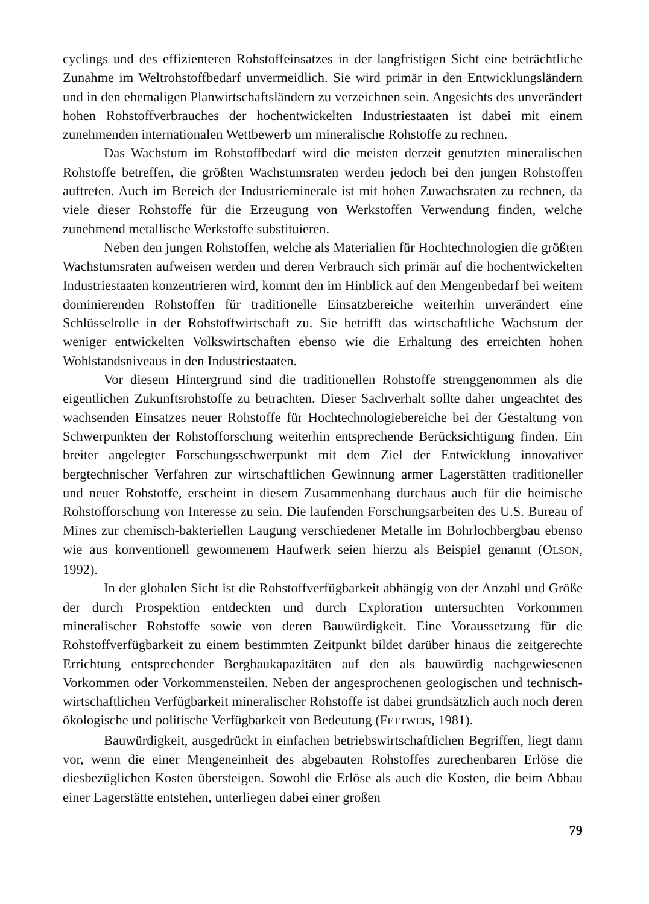cyclings und des effizienteren Rohstoffeinsatzes in der langfristigen Sicht eine beträchtliche Zunahme im Weltrohstoffbedarf unvermeidlich. Sie wird primär in den Entwicklungsländern und in den ehemaligen Planwirtschaftsländern zu verzeichnen sein. Angesichts des unverändert hohen Rohstoffverbrauches der hochentwickelten Industriestaaten ist dabei mit einem zunehmenden internationalen Wettbewerb um mineralische Rohstoffe zu rechnen.
Das Wachstum im Rohstoffbedarf wird die meisten derzeit genutzten mineralischen Rohstoffe betreffen, die größten Wachstumsraten werden jedoch bei den jungen Rohstoffen auftreten. Auch im Bereich der Industrieminerale ist mit hohen Zuwachsraten zu rechnen, da viele dieser Rohstoffe für die Erzeugung von Werkstoffen Verwendung finden, welche zunehmend metallische Werkstoffe substituieren.
Neben den jungen Rohstoffen, welche als Materialien für Hochtechnologien die größten Wachstumsraten aufweisen werden und deren Verbrauch sich primär auf die hochentwickelten Industriestaaten konzentrieren wird, kommt den im Hinblick auf den Mengenbedarf bei weitem dominierenden Rohstoffen für traditionelle Einsatzbereiche weiterhin unverändert eine Schlüsselrolle in der Rohstoffwirtschaft zu. Sie betrifft das wirtschaftliche Wachstum der weniger entwickelten Volkswirtschaften ebenso wie die Erhaltung des erreichten hohen Wohlstandsniveaus in den Industriestaaten.
Vor diesem Hintergrund sind die traditionellen Rohstoffe strenggenommen als die eigentlichen Zukunftsrohstoffe zu betrachten. Dieser Sachverhalt sollte daher ungeachtet des wachsenden Einsatzes neuer Rohstoffe für Hochtechnologiebereiche bei der Gestaltung von Schwerpunkten der Rohstofforschung weiterhin entsprechende Berücksichtigung finden. Ein breiter angelegter Forschungsschwerpunkt mit dem Ziel der Entwicklung innovativer bergtechnischer Verfahren zur wirtschaftlichen Gewinnung armer Lagerstätten traditioneller und neuer Rohstoffe, erscheint in diesem Zusammenhang durchaus auch für die heimische Rohstofforschung von Interesse zu sein. Die laufenden Forschungsarbeiten des U.S. Bureau of Mines zur chemisch-bakteriellen Laugung verschiedener Metalle im Bohrlochbergbau ebenso wie aus konventionell gewonnenem Haufwerk seien hierzu als Beispiel genannt (OLSON, 1992).
In der globalen Sicht ist die Rohstoffverfügbarkeit abhängig von der Anzahl und Größe der durch Prospektion entdeckten und durch Exploration untersuchten Vorkommen mineralischer Rohstoffe sowie von deren Bauwürdigkeit. Eine Voraussetzung für die Rohstoffverfügbarkeit zu einem bestimmten Zeitpunkt bildet darüber hinaus die zeitgerechte Errichtung entsprechender Bergbaukapazitäten auf den als bauwürdig nachgewiesenen Vorkommen oder Vorkommensteilen. Neben der angesprochenen geologischen und technisch-wirtschaftlichen Verfügbarkeit mineralischer Rohstoffe ist dabei grundsätzlich auch noch deren ökologische und politische Verfügbarkeit von Bedeutung (FETTWEIS, 1981).
Bauwürdigkeit, ausgedrückt in einfachen betriebswirtschaftlichen Begriffen, liegt dann vor, wenn die einer Mengeneinheit des abgebauten Rohstoffes zurechenbaren Erlöse die diesbezüglichen Kosten übersteigen. Sowohl die Erlöse als auch die Kosten, die beim Abbau einer Lagerstätte entstehen, unterliegen dabei einer großen
79